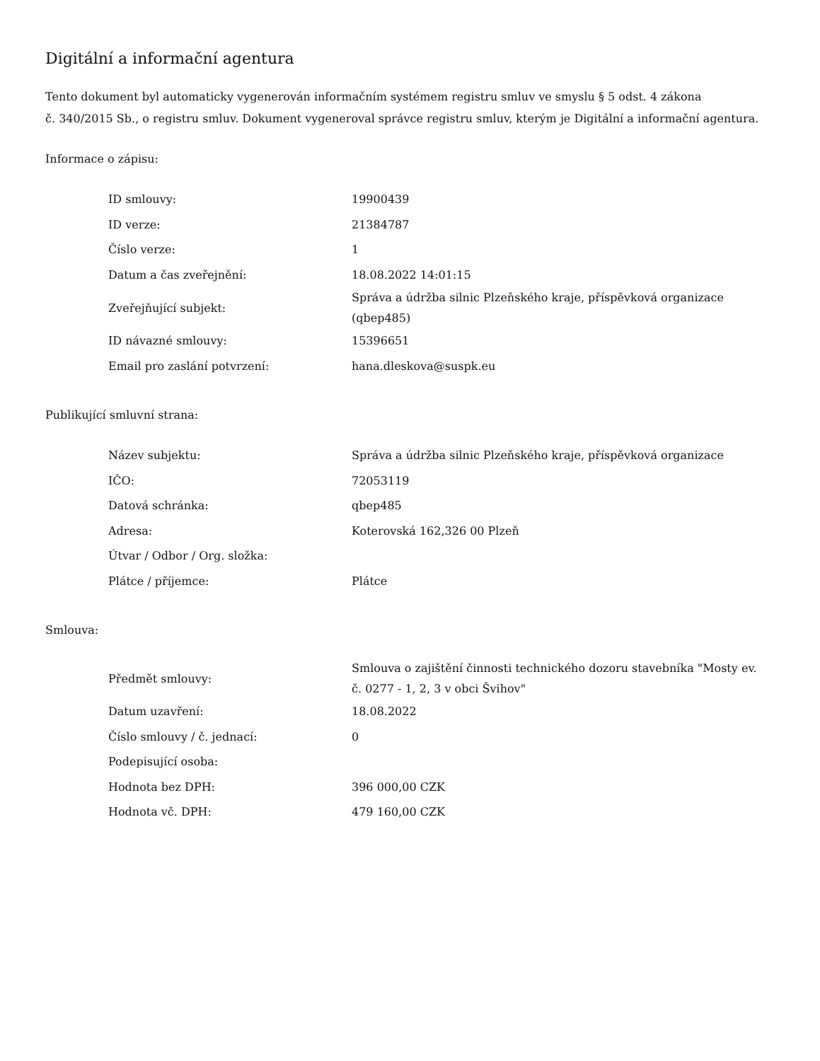Digitální a informační agentura
Tento dokument byl automaticky vygenerován informačním systémem registru smluv ve smyslu § 5 odst. 4 zákona
č. 340/2015 Sb., o registru smluv. Dokument vygeneroval správce registru smluv, kterým je Digitální a informační agentura.
Informace o zápisu:
| ID smlouvy: | 19900439 |
| ID verze: | 21384787 |
| Číslo verze: | 1 |
| Datum a čas zveřejnění: | 18.08.2022 14:01:15 |
| Zveřejňující subjekt: | Správa a údržba silnic Plzeňského kraje, příspěvková organizace (qbep485) |
| ID návazné smlouvy: | 15396651 |
| Email pro zaslání potvrzení: | hana.dleskova@suspk.eu |
Publikující smluvní strana:
| Název subjektu: | Správa a údržba silnic Plzeňského kraje, příspěvková organizace |
| IČO: | 72053119 |
| Datová schránka: | qbep485 |
| Adresa: | Koterovská 162,326 00 Plzeň |
| Útvar / Odbor / Org. složka: | |
| Plátce / příjemce: | Plátce |
Smlouva:
| Předmět smlouvy: | Smlouva o zajištění činnosti technického dozoru stavebníka "Mosty ev. č. 0277 - 1, 2, 3 v obci Švihov" |
| Datum uzavření: | 18.08.2022 |
| Číslo smlouvy / č. jednací: | 0 |
| Podepisující osoba: | |
| Hodnota bez DPH: | 396 000,00 CZK |
| Hodnota vč. DPH: | 479 160,00 CZK |